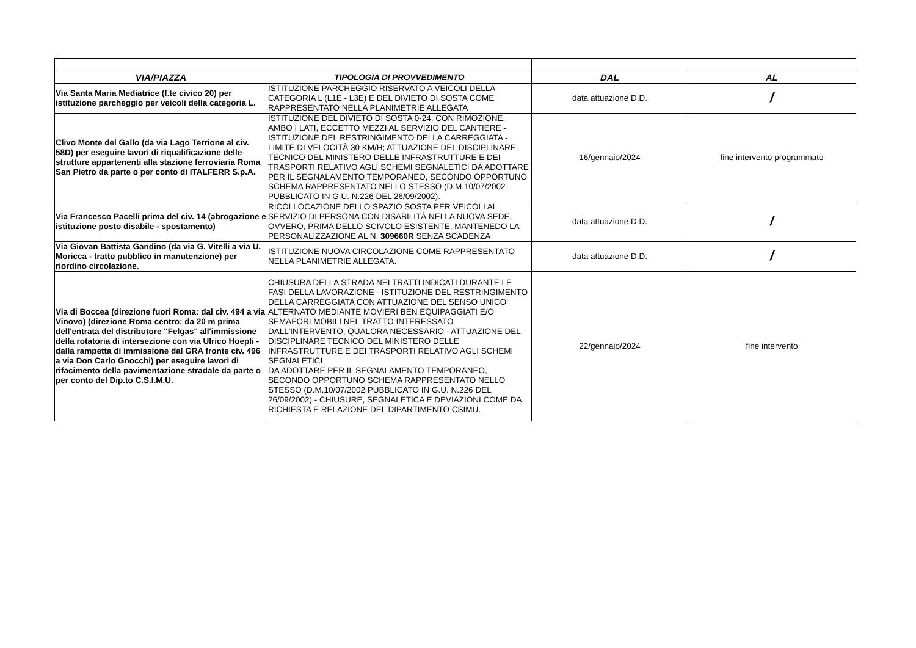| VIA/PIAZZA | TIPOLOGIA DI PROVVEDIMENTO | DAL | AL |
| --- | --- | --- | --- |
| Via Santa Maria Mediatrice (f.te civico 20) per istituzione parcheggio per veicoli della categoria L. | ISTITUZIONE PARCHEGGIO RISERVATO A VEICOLI DELLA CATEGORIA L (L1E - L3E) E DEL DIVIETO DI SOSTA COME RAPPRESENTATO NELLA PLANIMETRIE ALLEGATA | data attuazione D.D. | / |
| Clivo Monte del Gallo (da via Lago Terrione al civ. 58D) per eseguire lavori di riqualificazione delle strutture appartenenti alla stazione ferroviaria Roma San Pietro da parte o per conto di ITALFERR S.p.A. | ISTITUZIONE DEL DIVIETO DI SOSTA 0-24, CON RIMOZIONE, AMBO I LATI, ECCETTO MEZZI AL SERVIZIO DEL CANTIERE - ISTITUZIONE DEL RESTRINGIMENTO DELLA CARREGGIATA - LIMITE DI VELOCITÀ 30 KM/H; ATTUAZIONE DEL DISCIPLINARE TECNICO DEL MINISTERO DELLE INFRASTRUTTURE E DEI TRASPORTI RELATIVO AGLI SCHEMI SEGNALETICI DA ADOTTARE PER IL SEGNALAMENTO TEMPORANEO, SECONDO OPPORTUNO SCHEMA RAPPRESENTATO NELLO STESSO (D.M.10/07/2002 PUBBLICATO IN G.U. N.226 DEL 26/09/2002). | 16/gennaio/2024 | fine intervento programmato |
| Via Francesco Pacelli prima del civ. 14 (abrogazione e istituzione posto disabile - spostamento) | RICOLLOCAZIONE DELLO SPAZIO SOSTA PER VEICOLI AL SERVIZIO DI PERSONA CON DISABILITÀ NELLA NUOVA SEDE, OVVERO, PRIMA DELLO SCIVOLO ESISTENTE, MANTENEDO LA PERSONALIZZAZIONE AL N. 309660R SENZA SCADENZA | data attuazione D.D. | / |
| Via Giovan Battista Gandino (da via G. Vitelli a via U. Moricca - tratto pubblico in manutenzione) per riordino circolazione. | ISTITUZIONE NUOVA CIRCOLAZIONE COME RAPPRESENTATO NELLA PLANIMETRIE ALLEGATA. | data attuazione D.D. | / |
| Via di Boccea (direzione fuori Roma: dal civ. 494 a via Vinovo) (direzione Roma centro: da 20 m prima dell'entrata del distributore "Felgas" all'immissione della rotatoria di intersezione con via Ulrico Hoepli - dalla rampetta di immissione dal GRA fronte civ. 496 a via Don Carlo Gnocchi) per eseguire lavori di rifacimento della pavimentazione stradale da parte o per conto del Dip.to C.S.I.M.U. | CHIUSURA DELLA STRADA NEI TRATTI INDICATI DURANTE LE FASI DELLA LAVORAZIONE - ISTITUZIONE DEL RESTRINGIMENTO DELLA CARREGGIATA CON ATTUAZIONE DEL SENSO UNICO ALTERNATO MEDIANTE MOVIERI BEN EQUIPAGGIATI E/O SEMAFORI MOBILI NEL TRATTO INTERESSATO DALL'INTERVENTO, QUALORA NECESSARIO - ATTUAZIONE DEL DISCIPLINARE TECNICO DEL MINISTERO DELLE INFRASTRUTTURE E DEI TRASPORTI RELATIVO AGLI SCHEMI SEGNALETICI DA ADOTTARE PER IL SEGNALAMENTO TEMPORANEO, SECONDO OPPORTUNO SCHEMA RAPPRESENTATO NELLO STESSO (D.M.10/07/2002 PUBBLICATO IN G.U. N.226 DEL 26/09/2002) - CHIUSURE, SEGNALETICA E DEVIAZIONI COME DA RICHIESTA E RELAZIONE DEL DIPARTIMENTO CSIMU. | 22/gennaio/2024 | fine intervento |